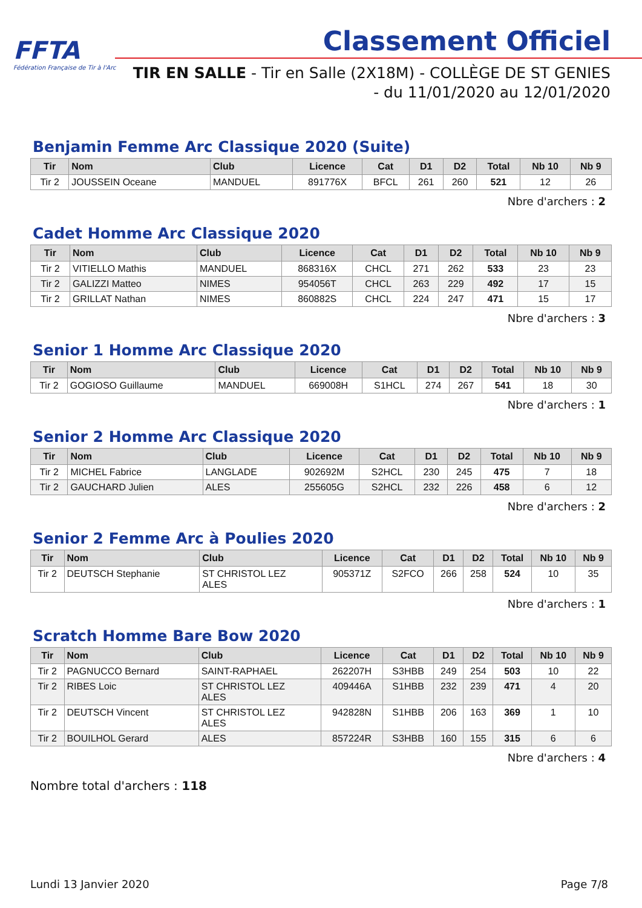FFTA
Fédération Française de Tir à l'Arc
Classement Officiel
TIR EN SALLE - Tir en Salle (2X18M) - COLLÈGE DE ST GENIES
- du 11/01/2020 au 12/01/2020
Benjamin Femme Arc Classique 2020 (Suite)
| Tir | Nom | Club | Licence | Cat | D1 | D2 | Total | Nb 10 | Nb 9 |
| --- | --- | --- | --- | --- | --- | --- | --- | --- | --- |
| Tir 2 | JOUSSEIN Oceane | MANDUEL | 891776X | BFCL | 261 | 260 | 521 | 12 | 26 |
Nbre d'archers : 2
Cadet Homme Arc Classique 2020
| Tir | Nom | Club | Licence | Cat | D1 | D2 | Total | Nb 10 | Nb 9 |
| --- | --- | --- | --- | --- | --- | --- | --- | --- | --- |
| Tir 2 | VITIELLO Mathis | MANDUEL | 868316X | CHCL | 271 | 262 | 533 | 23 | 23 |
| Tir 2 | GALIZZI Matteo | NIMES | 954056T | CHCL | 263 | 229 | 492 | 17 | 15 |
| Tir 2 | GRILLAT Nathan | NIMES | 860882S | CHCL | 224 | 247 | 471 | 15 | 17 |
Nbre d'archers : 3
Senior 1 Homme Arc Classique 2020
| Tir | Nom | Club | Licence | Cat | D1 | D2 | Total | Nb 10 | Nb 9 |
| --- | --- | --- | --- | --- | --- | --- | --- | --- | --- |
| Tir 2 | GOGIOSO Guillaume | MANDUEL | 669008H | S1HCL | 274 | 267 | 541 | 18 | 30 |
Nbre d'archers : 1
Senior 2 Homme Arc Classique 2020
| Tir | Nom | Club | Licence | Cat | D1 | D2 | Total | Nb 10 | Nb 9 |
| --- | --- | --- | --- | --- | --- | --- | --- | --- | --- |
| Tir 2 | MICHEL Fabrice | LANGLADE | 902692M | S2HCL | 230 | 245 | 475 | 7 | 18 |
| Tir 2 | GAUCHARD Julien | ALES | 255605G | S2HCL | 232 | 226 | 458 | 6 | 12 |
Nbre d'archers : 2
Senior 2 Femme Arc à Poulies 2020
| Tir | Nom | Club | Licence | Cat | D1 | D2 | Total | Nb 10 | Nb 9 |
| --- | --- | --- | --- | --- | --- | --- | --- | --- | --- |
| Tir 2 | DEUTSCH Stephanie | ST CHRISTOL LEZ ALES | 905371Z | S2FCO | 266 | 258 | 524 | 10 | 35 |
Nbre d'archers : 1
Scratch Homme Bare Bow 2020
| Tir | Nom | Club | Licence | Cat | D1 | D2 | Total | Nb 10 | Nb 9 |
| --- | --- | --- | --- | --- | --- | --- | --- | --- | --- |
| Tir 2 | PAGNUCCO Bernard | SAINT-RAPHAEL | 262207H | S3HBB | 249 | 254 | 503 | 10 | 22 |
| Tir 2 | RIBES Loic | ST CHRISTOL LEZ ALES | 409446A | S1HBB | 232 | 239 | 471 | 4 | 20 |
| Tir 2 | DEUTSCH Vincent | ST CHRISTOL LEZ ALES | 942828N | S1HBB | 206 | 163 | 369 | 1 | 10 |
| Tir 2 | BOUILHOL Gerard | ALES | 857224R | S3HBB | 160 | 155 | 315 | 6 | 6 |
Nbre d'archers : 4
Nombre total d'archers : 118
Lundi 13 Janvier 2020 Page 7/8